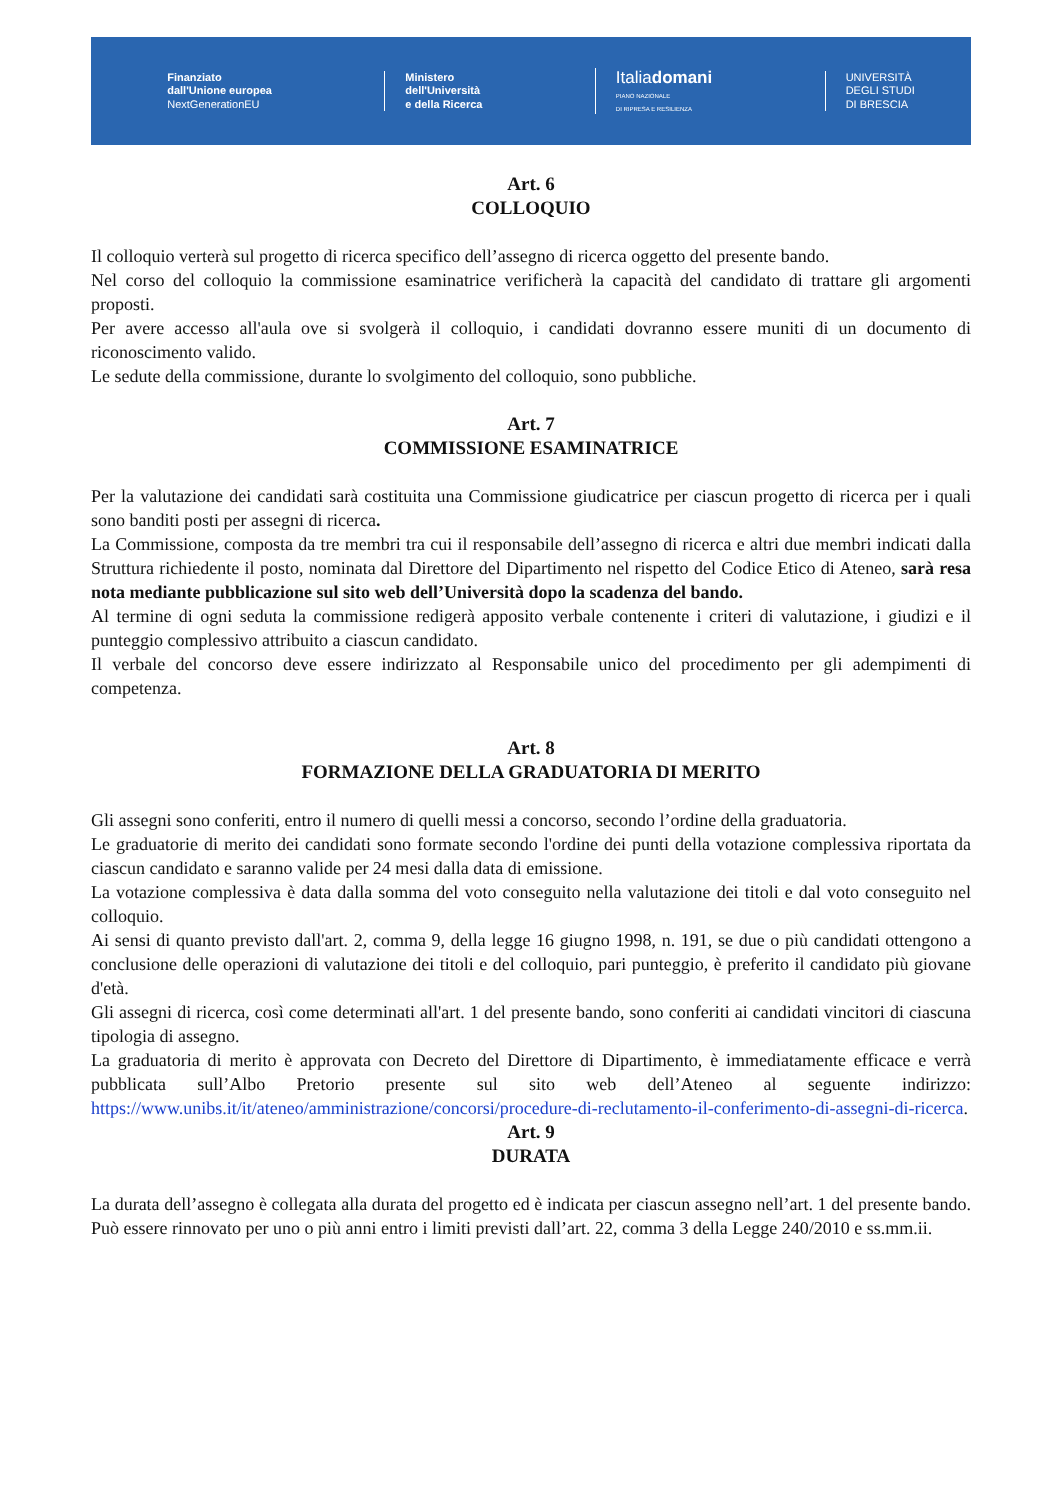Finanziato
dall'Unione europea
NextGenerationEU
Ministero
dell'Università
e della Ricerca
Italiadomani
PIANO NAZIONALE
DI RIPRESA E RESILIENZA
UNIVERSITÀ
DEGLI STUDI
DI BRESCIA
Art. 6
COLLOQUIO
Il colloquio verterà sul progetto di ricerca specifico dell’assegno di ricerca oggetto del presente bando.
Nel corso del colloquio la commissione esaminatrice verificherà la capacità del candidato di trattare gli argomenti proposti.
Per avere accesso all'aula ove si svolgerà il colloquio, i candidati dovranno essere muniti di un documento di riconoscimento valido.
Le sedute della commissione, durante lo svolgimento del colloquio, sono pubbliche.
Art. 7
COMMISSIONE ESAMINATRICE
Per la valutazione dei candidati sarà costituita una Commissione giudicatrice per ciascun progetto di ricerca per i quali sono banditi posti per assegni di ricerca.
La Commissione, composta da tre membri tra cui il responsabile dell’assegno di ricerca e altri due membri indicati dalla Struttura richiedente il posto, nominata dal Direttore del Dipartimento nel rispetto del Codice Etico di Ateneo, sarà resa nota mediante pubblicazione sul sito web dell’Università dopo la scadenza del bando.
Al termine di ogni seduta la commissione redigerà apposito verbale contenente i criteri di valutazione, i giudizi e il punteggio complessivo attribuito a ciascun candidato.
Il verbale del concorso deve essere indirizzato al Responsabile unico del procedimento per gli adempimenti di competenza.
Art. 8
FORMAZIONE DELLA GRADUATORIA DI MERITO
Gli assegni sono conferiti, entro il numero di quelli messi a concorso, secondo l’ordine della graduatoria.
Le graduatorie di merito dei candidati sono formate secondo l'ordine dei punti della votazione complessiva riportata da ciascun candidato e saranno valide per 24 mesi dalla data di emissione.
La votazione complessiva è data dalla somma del voto conseguito nella valutazione dei titoli e dal voto conseguito nel colloquio.
Ai sensi di quanto previsto dall'art. 2, comma 9, della legge 16 giugno 1998, n. 191, se due o più candidati ottengono a conclusione delle operazioni di valutazione dei titoli e del colloquio, pari punteggio, è preferito il candidato più giovane d'età.
Gli assegni di ricerca, così come determinati all'art. 1 del presente bando, sono conferiti ai candidati vincitori di ciascuna tipologia di assegno.
La graduatoria di merito è approvata con Decreto del Direttore di Dipartimento, è immediatamente efficace e verrà pubblicata sull’Albo Pretorio presente sul sito web dell’Ateneo al seguente indirizzo: https://www.unibs.it/it/ateneo/amministrazione/concorsi/procedure-di-reclutamento-il-conferimento-di-assegni-di-ricerca.
Art. 9
DURATA
La durata dell’assegno è collegata alla durata del progetto ed è indicata per ciascun assegno nell’art. 1 del presente bando. Può essere rinnovato per uno o più anni entro i limiti previsti dall’art. 22, comma 3 della Legge 240/2010 e ss.mm.ii.